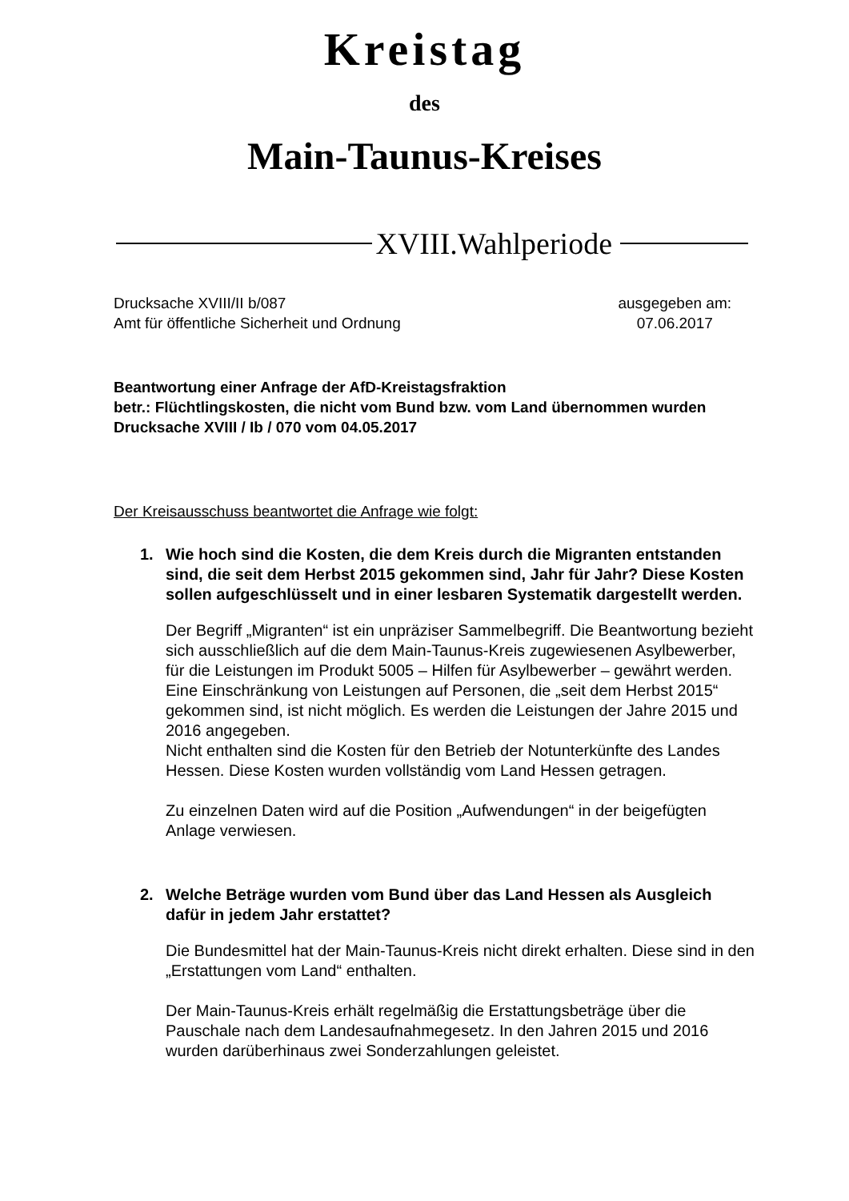Kreistag
des
Main-Taunus-Kreises
XVIII.Wahlperiode
Drucksache XVIII/II b/087
Amt für öffentliche Sicherheit und Ordnung
ausgegeben am:
07.06.2017
Beantwortung einer Anfrage der AfD-Kreistagsfraktion
betr.: Flüchtlingskosten, die nicht vom Bund bzw. vom Land übernommen wurden
Drucksache XVIII / Ib / 070 vom 04.05.2017
Der Kreisausschuss beantwortet die Anfrage wie folgt:
1. Wie hoch sind die Kosten, die dem Kreis durch die Migranten entstanden sind, die seit dem Herbst 2015 gekommen sind, Jahr für Jahr? Diese Kosten sollen aufgeschlüsselt und in einer lesbaren Systematik dargestellt werden.
Der Begriff „Migranten“ ist ein unpräziser Sammelbegriff. Die Beantwortung bezieht sich ausschließlich auf die dem Main-Taunus-Kreis zugewiesenen Asylbewerber, für die Leistungen im Produkt 5005 – Hilfen für Asylbewerber – gewährt werden.
Eine Einschränkung von Leistungen auf Personen, die „seit dem Herbst 2015“ gekommen sind, ist nicht möglich. Es werden die Leistungen der Jahre 2015 und 2016 angegeben.
Nicht enthalten sind die Kosten für den Betrieb der Notunterkünfte des Landes Hessen. Diese Kosten wurden vollständig vom Land Hessen getragen.
Zu einzelnen Daten wird auf die Position „Aufwendungen“ in der beigefügten Anlage verwiesen.
2. Welche Beträge wurden vom Bund über das Land Hessen als Ausgleich dafür in jedem Jahr erstattet?
Die Bundesmittel hat der Main-Taunus-Kreis nicht direkt erhalten. Diese sind in den „Erstattungen vom Land“ enthalten.
Der Main-Taunus-Kreis erhält regelmäßig die Erstattungsbeträge über die Pauschale nach dem Landesaufnahmegesetz. In den Jahren 2015 und 2016 wurden darüberhinaus zwei Sonderzahlungen geleistet.